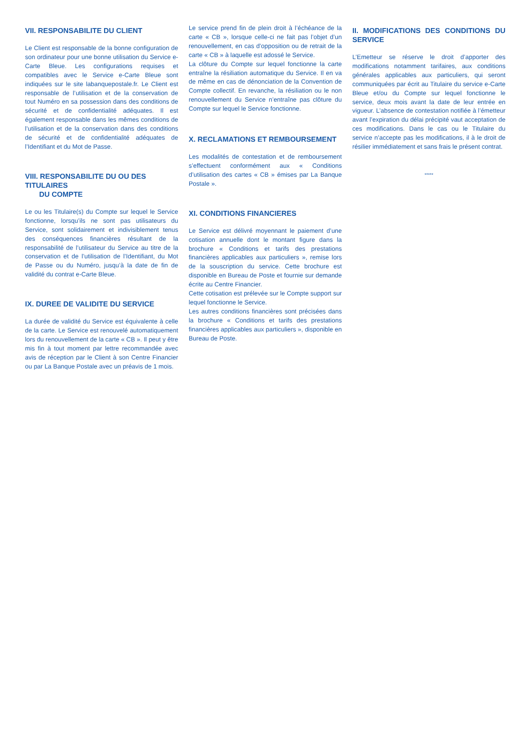VII. RESPONSABILITE DU CLIENT
Le Client est responsable de la bonne configuration de son ordinateur pour une bonne utilisation du Service e-Carte Bleue. Les configurations requises et compatibles avec le Service e-Carte Bleue sont indiquées sur le site labanquepostale.fr. Le Client est responsable de l’utilisation et de la conservation de tout Numéro en sa possession dans des conditions de sécurité et de confidentialité adéquates. Il est également responsable dans les mêmes conditions de l’utilisation et de la conservation dans des conditions de sécurité et de confidentialité adéquates de l’Identifiant et du Mot de Passe.
VIII. RESPONSABILITE DU OU DES TITULAIRES
DU COMPTE
Le ou les Titulaire(s) du Compte sur lequel le Service fonctionne, lorsqu’ils ne sont pas utilisateurs du Service, sont solidairement et indivisiblement tenus des conséquences financières résultant de la responsabilité de l’utilisateur du Service au titre de la conservation et de l’utilisation de l’Identifiant, du Mot de Passe ou du Numéro, jusqu’à la date de fin de validité du contrat e-Carte Bleue.
IX. DUREE DE VALIDITE DU SERVICE
La durée de validité du Service est équivalente à celle de la carte. Le Service est renouvelé automatiquement lors du renouvellement de la carte « CB ». Il peut y être mis fin à tout moment par lettre recommandée avec avis de réception par le Client à son Centre Financier ou par La Banque Postale avec un préavis de 1 mois.
Le service prend fin de plein droit à l’échéance de la carte « CB », lorsque celle-ci ne fait pas l’objet d’un renouvellement, en cas d’opposition ou de retrait de la carte « CB » à laquelle est adossé le Service.
La clôture du Compte sur lequel fonctionne la carte entraîne la résiliation automatique du Service. Il en va de même en cas de dénonciation de la Convention de Compte collectif. En revanche, la résiliation ou le non renouvellement du Service n’entraîne pas clôture du Compte sur lequel le Service fonctionne.
X. RECLAMATIONS ET REMBOURSEMENT
Les modalités de contestation et de remboursement s’effectuent conformément aux « Conditions d’utilisation des cartes « CB » émises par La Banque Postale ».
XI. CONDITIONS FINANCIERES
Le Service est délivré moyennant le paiement d’une cotisation annuelle dont le montant figure dans la brochure « Conditions et tarifs des prestations financières applicables aux particuliers », remise lors de la souscription du service. Cette brochure est disponible en Bureau de Poste et fournie sur demande écrite au Centre Financier.
Cette cotisation est prélevée sur le Compte support sur lequel fonctionne le Service.
Les autres conditions financières sont précisées dans la brochure « Conditions et tarifs des prestations financières applicables aux particuliers », disponible en Bureau de Poste.
II. MODIFICATIONS DES CONDITIONS DU SERVICE
L’Emetteur se réserve le droit d’apporter des modifications notamment tarifaires, aux conditions générales applicables aux particuliers, qui seront communiquées par écrit au Titulaire du service e-Carte Bleue et/ou du Compte sur lequel fonctionne le service, deux mois avant la date de leur entrée en vigueur. L’absence de contestation notifiée à l’émetteur avant l’expiration du délai précipité vaut acceptation de ces modifications. Dans le cas ou le Titulaire du service n’accepte pas les modifications, il à le droit de résilier immédiatement et sans frais le présent contrat.
*****